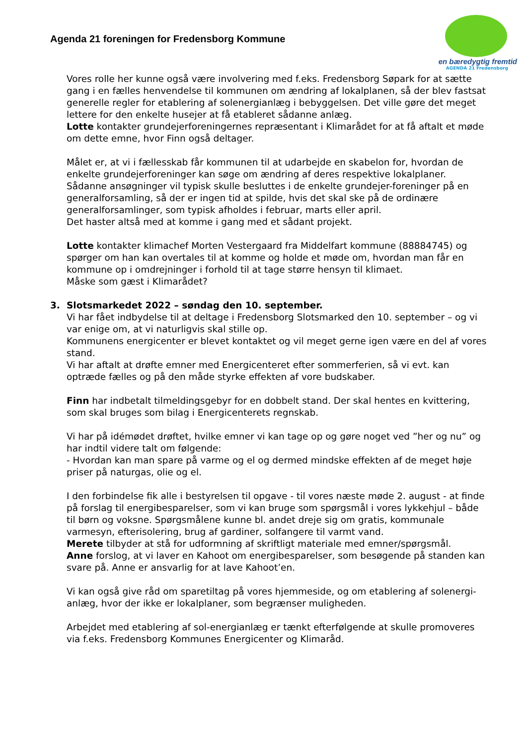Agenda 21 foreningen for Fredensborg Kommune
en bæredygtig fremtid
AGENDA 21 Fredensborg
Vores rolle her kunne også være involvering med f.eks. Fredensborg Søpark for at sætte gang i en fælles henvendelse til kommunen om ændring af lokalplanen, så der blev fastsat generelle regler for etablering af solenergianlæg i bebyggelsen. Det ville gøre det meget lettere for den enkelte husejer at få etableret sådanne anlæg.
Lotte kontakter grundejerforeningernes repræsentant i Klimarådet for at få aftalt et møde om dette emne, hvor Finn også deltager.
Målet er, at vi i fællesskab får kommunen til at udarbejde en skabelon for, hvordan de enkelte grundejerforeninger kan søge om ændring af deres respektive lokalplaner. Sådanne ansøgninger vil typisk skulle besluttes i de enkelte grundejer-foreninger på en generalforsamling, så der er ingen tid at spilde, hvis det skal ske på de ordinære generalforsamlinger, som typisk afholdes i februar, marts eller april.
Det haster altså med at komme i gang med et sådant projekt.
Lotte kontakter klimachef Morten Vestergaard fra Middelfart kommune (88884745) og spørger om han kan overtales til at komme og holde et møde om, hvordan man får en kommune op i omdrejninger i forhold til at tage større hensyn til klimaet.
Måske som gæst i Klimarådet?
3. Slotsmarkedet 2022 – søndag den 10. september.
Vi har fået indbydelse til at deltage i Fredensborg Slotsmarked den 10. september – og vi var enige om, at vi naturligvis skal stille op.
Kommunens energicenter er blevet kontaktet og vil meget gerne igen være en del af vores stand.
Vi har aftalt at drøfte emner med Energicenteret efter sommerferien, så vi evt. kan optræde fælles og på den måde styrke effekten af vore budskaber.
Finn har indbetalt tilmeldingsgebyr for en dobbelt stand. Der skal hentes en kvittering, som skal bruges som bilag i Energicenterets regnskab.
Vi har på idémødet drøftet, hvilke emner vi kan tage op og gøre noget ved ”her og nu” og har indtil videre talt om følgende:
- Hvordan kan man spare på varme og el og dermed mindske effekten af de meget høje priser på naturgas, olie og el.
I den forbindelse fik alle i bestyrelsen til opgave - til vores næste møde 2. august - at finde på forslag til energibesparelser, som vi kan bruge som spørgsmål i vores lykkehjul – både til børn og voksne. Spørgsmålene kunne bl. andet dreje sig om gratis, kommunale varmesyn, efterisolering, brug af gardiner, solfangere til varmt vand.
Merete tilbyder at stå for udformning af skriftligt materiale med emner/spørgsmål.
Anne forslog, at vi laver en Kahoot om energibesparelser, som besøgende på standen kan svare på. Anne er ansvarlig for at lave Kahoot’en.
Vi kan også give råd om sparetiltag på vores hjemmeside, og om etablering af solenergi-anlæg, hvor der ikke er lokalplaner, som begrænser muligheden.
Arbejdet med etablering af sol-energianlæg er tænkt efterfølgende at skulle promoveres via f.eks. Fredensborg Kommunes Energicenter og Klimaråd.